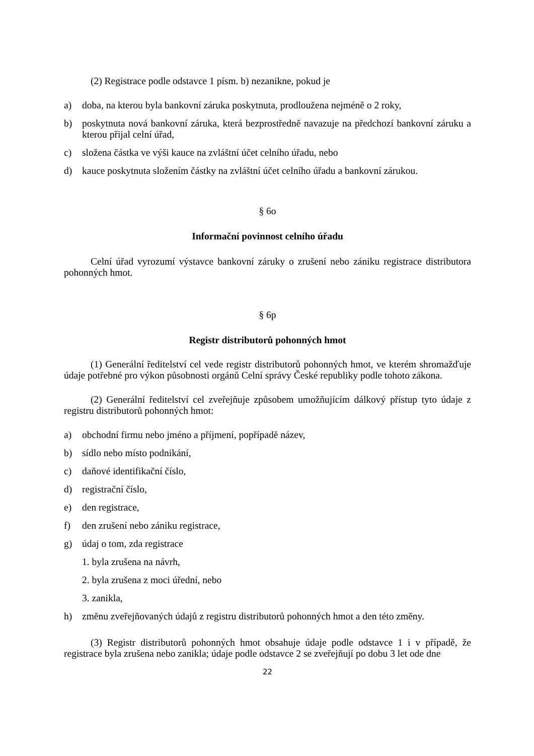(2) Registrace podle odstavce 1 písm. b) nezanikne, pokud je
a) doba, na kterou byla bankovní záruka poskytnuta, prodloužena nejméně o 2 roky,
b) poskytnuta nová bankovní záruka, která bezprostředně navazuje na předchozí bankovní záruku a kterou přijal celní úřad,
c) složena částka ve výši kauce na zvláštní účet celního úřadu, nebo
d) kauce poskytnuta složením částky na zvláštní účet celního úřadu a bankovní zárukou.
§ 6o
Informační povinnost celního úřadu
Celní úřad vyrozumí výstavce bankovní záruky o zrušení nebo zániku registrace distributora pohonných hmot.
§ 6p
Registr distributorů pohonných hmot
(1) Generální ředitelství cel vede registr distributorů pohonných hmot, ve kterém shromažďuje údaje potřebné pro výkon působnosti orgánů Celní správy České republiky podle tohoto zákona.
(2) Generální ředitelství cel zveřejňuje způsobem umožňujícím dálkový přístup tyto údaje z registru distributorů pohonných hmot:
a) obchodní firmu nebo jméno a příjmení, popřípadě název,
b) sídlo nebo místo podnikání,
c) daňové identifikační číslo,
d) registrační číslo,
e) den registrace,
f) den zrušení nebo zániku registrace,
g) údaj o tom, zda registrace
1. byla zrušena na návrh,
2. byla zrušena z moci úřední, nebo
3. zanikla,
h) změnu zveřejňovaných údajů z registru distributorů pohonných hmot a den této změny.
(3) Registr distributorů pohonných hmot obsahuje údaje podle odstavce 1 i v případě, že registrace byla zrušena nebo zanikla; údaje podle odstavce 2 se zveřejňují po dobu 3 let ode dne
22